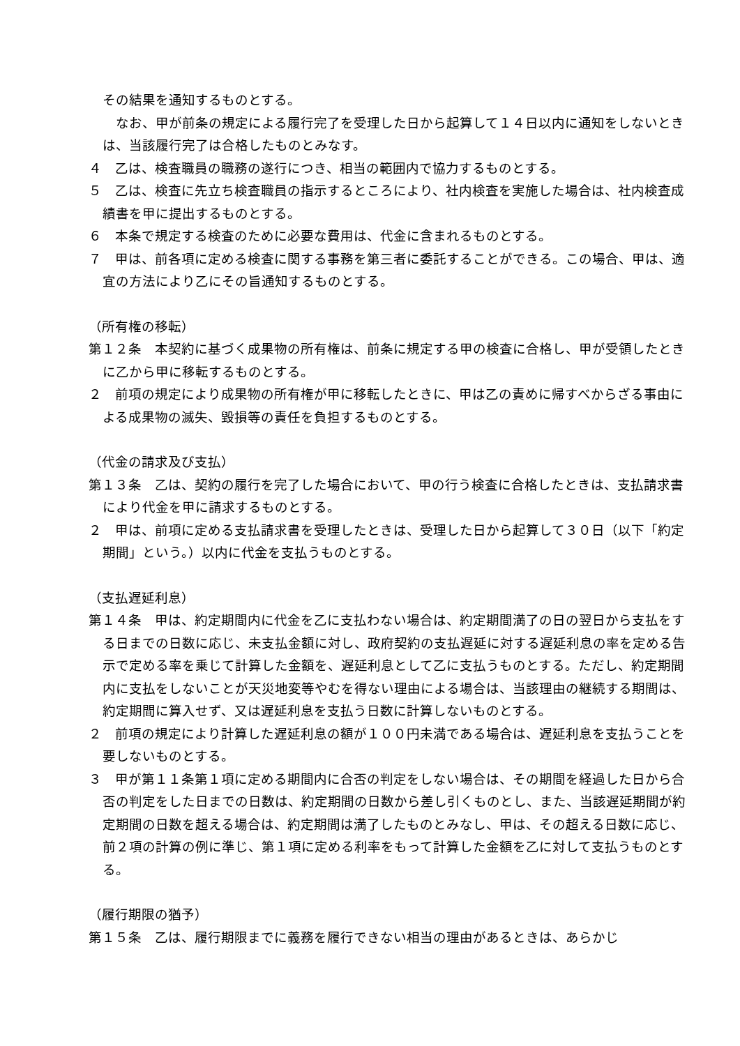その結果を通知するものとする。
　なお、甲が前条の規定による履行完了を受理した日から起算して１４日以内に通知をしないときは、当該履行完了は合格したものとみなす。
４　乙は、検査職員の職務の遂行につき、相当の範囲内で協力するものとする。
５　乙は、検査に先立ち検査職員の指示するところにより、社内検査を実施した場合は、社内検査成績書を甲に提出するものとする。
６　本条で規定する検査のために必要な費用は、代金に含まれるものとする。
７　甲は、前各項に定める検査に関する事務を第三者に委託することができる。この場合、甲は、適宜の方法により乙にその旨通知するものとする。
（所有権の移転）
第１２条　本契約に基づく成果物の所有権は、前条に規定する甲の検査に合格し、甲が受領したときに乙から甲に移転するものとする。
２　前項の規定により成果物の所有権が甲に移転したときに、甲は乙の責めに帰すべからざる事由による成果物の滅失、毀損等の責任を負担するものとする。
（代金の請求及び支払）
第１３条　乙は、契約の履行を完了した場合において、甲の行う検査に合格したときは、支払請求書により代金を甲に請求するものとする。
２　甲は、前項に定める支払請求書を受理したときは、受理した日から起算して３０日（以下「約定期間」という。）以内に代金を支払うものとする。
（支払遅延利息）
第１４条　甲は、約定期間内に代金を乙に支払わない場合は、約定期間満了の日の翌日から支払をする日までの日数に応じ、未支払金額に対し、政府契約の支払遅延に対する遅延利息の率を定める告示で定める率を乗じて計算した金額を、遅延利息として乙に支払うものとする。ただし、約定期間内に支払をしないことが天災地変等やむを得ない理由による場合は、当該理由の継続する期間は、約定期間に算入せず、又は遅延利息を支払う日数に計算しないものとする。
２　前項の規定により計算した遅延利息の額が１００円未満である場合は、遅延利息を支払うことを要しないものとする。
３　甲が第１１条第１項に定める期間内に合否の判定をしない場合は、その期間を経過した日から合否の判定をした日までの日数は、約定期間の日数から差し引くものとし、また、当該遅延期間が約定期間の日数を超える場合は、約定期間は満了したものとみなし、甲は、その超える日数に応じ、前２項の計算の例に準じ、第１項に定める利率をもって計算した金額を乙に対して支払うものとする。
（履行期限の猶予）
第１５条　乙は、履行期限までに義務を履行できない相当の理由があるときは、あらかじ